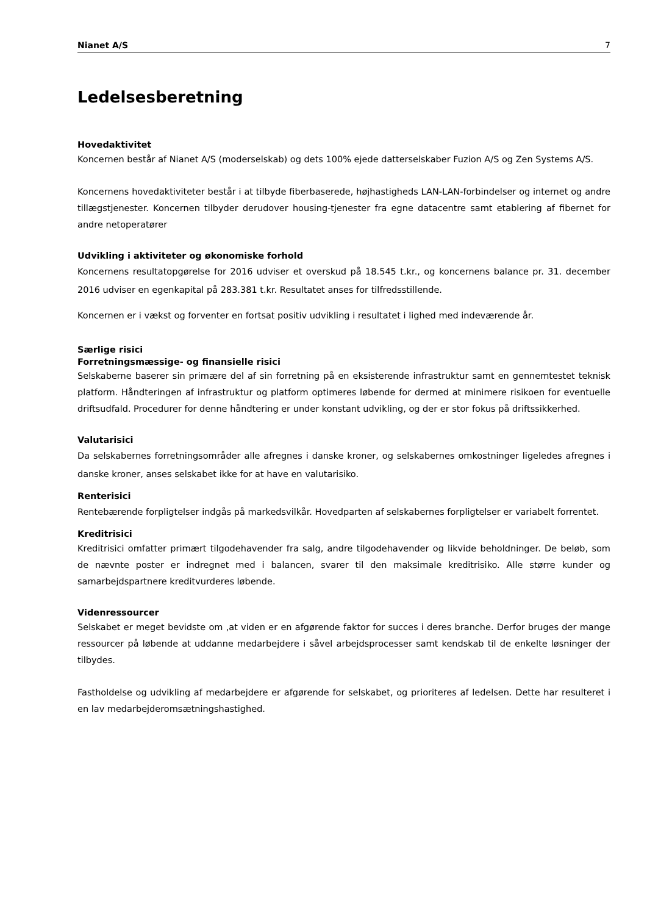Nianet A/S 7
Ledelsesberetning
Hovedaktivitet
Koncernen består af Nianet A/S (moderselskab) og dets 100% ejede datterselskaber Fuzion A/S og Zen Systems A/S.
Koncernens hovedaktiviteter består i at tilbyde fiberbaserede, højhastigheds LAN-LAN-forbindelser og internet og andre tillægstjenester. Koncernen tilbyder derudover housing-tjenester fra egne datacentre samt etablering af fibernet for andre netoperatører
Udvikling i aktiviteter og økonomiske forhold
Koncernens resultatopgørelse for 2016 udviser et overskud på 18.545 t.kr., og koncernens balance pr. 31. december 2016 udviser en egenkapital på 283.381 t.kr. Resultatet anses for tilfredsstillende.
Koncernen er i vækst og forventer en fortsat positiv udvikling i resultatet i lighed med indeværende år.
Særlige risici
Forretningsmæssige- og finansielle risici
Selskaberne baserer sin primære del af sin forretning på en eksisterende infrastruktur samt en gennemtestet teknisk platform. Håndteringen af infrastruktur og platform optimeres løbende for dermed at minimere risikoen for eventuelle driftsudfald. Procedurer for denne håndtering er under konstant udvikling, og der er stor fokus på driftssikkerhed.
Valutarisici
Da selskabernes forretningsområder alle afregnes i danske kroner, og selskabernes omkostninger ligeledes afregnes i danske kroner, anses selskabet ikke for at have en valutarisiko.
Renterisici
Rentebærende forpligtelser indgås på markedsvilkår. Hovedparten af selskabernes forpligtelser er variabelt forrentet.
Kreditrisici
Kreditrisici omfatter primært tilgodehavender fra salg, andre tilgodehavender og likvide beholdninger. De beløb, som de nævnte poster er indregnet med i balancen, svarer til den maksimale kreditrisiko. Alle større kunder og samarbejdspartnere kreditvurderes løbende.
Videnressourcer
Selskabet er meget bevidste om ,at viden er en afgørende faktor for succes i deres branche. Derfor bruges der mange ressourcer på løbende at uddanne medarbejdere i såvel arbejdsprocesser samt kendskab til de enkelte løsninger der tilbydes.
Fastholdelse og udvikling af medarbejdere er afgørende for selskabet, og prioriteres af ledelsen. Dette har resulteret i en lav medarbejderomsætningshastighed.